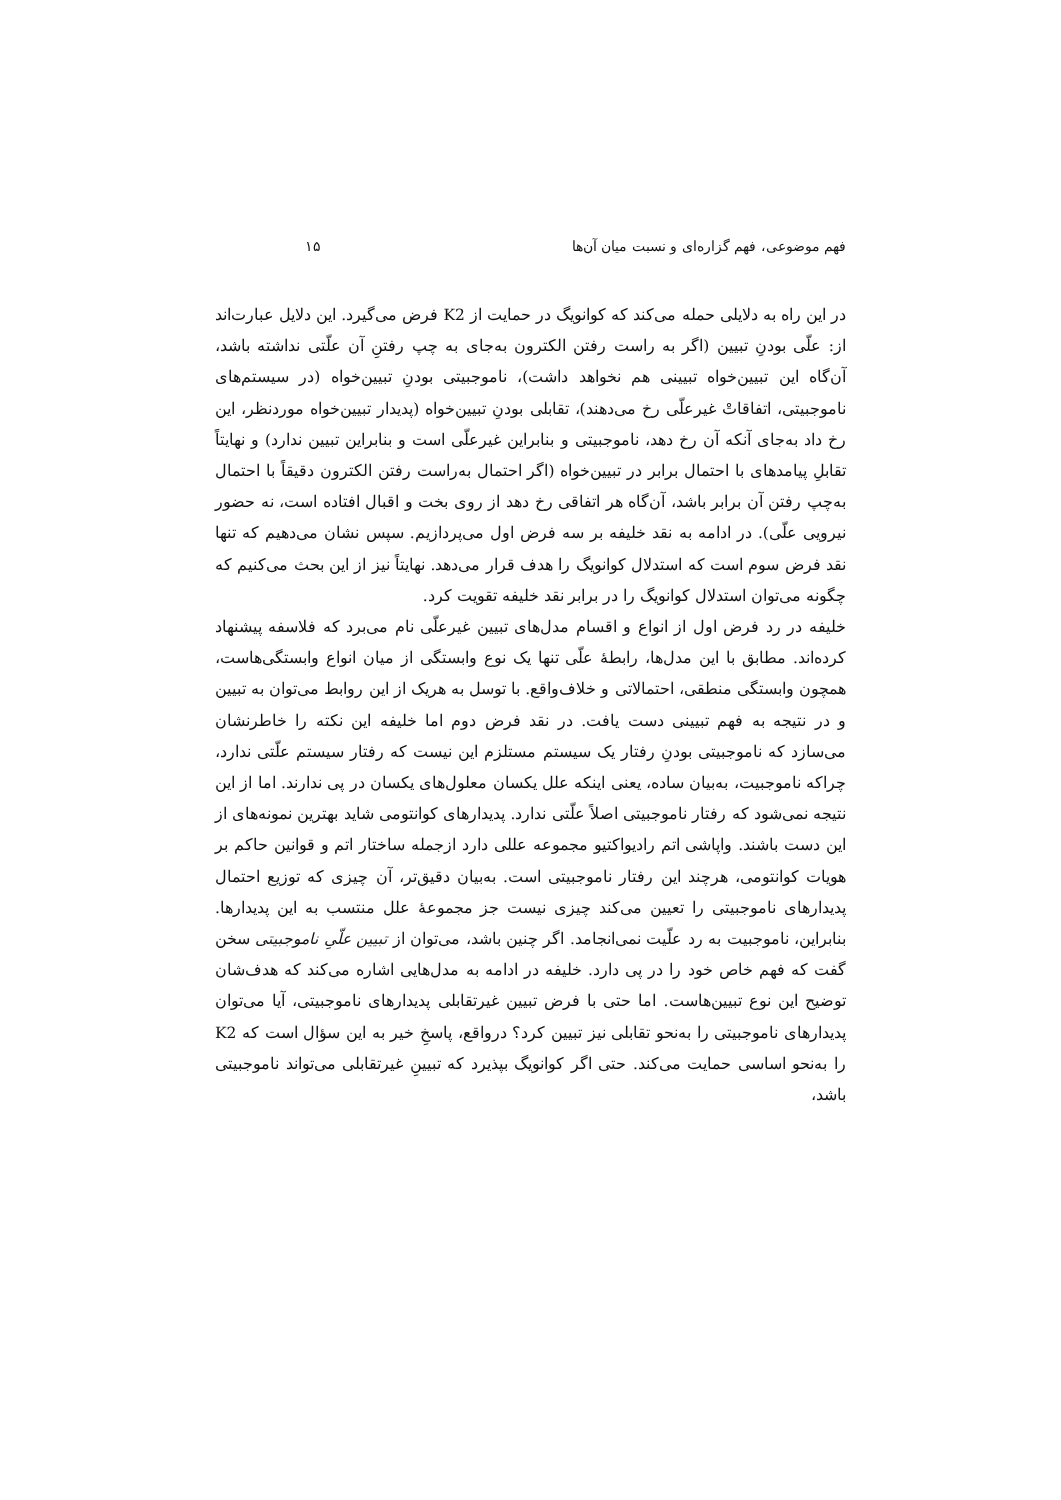فهم موضوعی، فهم گزاره‌ای و نسبت میان آن‌ها ۱۵
در این راه به دلایلی حمله می‌کند که کوانویگ در حمایت از K2 فرض می‌گیرد. این دلایل عبارت‌اند از: علّی بودنِ تبیین (اگر به راست رفتن الکترون به‌جای به چپ رفتنِ آن علّتی نداشته باشد، آن‌گاه این تبیین‌خواه تبیینی هم نخواهد داشت)، ناموجبیتی بودنِ تبیین‌خواه (در سیستم‌های ناموجبیتی، اتفاقاتْ غیرعلّی رخ می‌دهند)، تقابلی بودنِ تبیین‌خواه (پدیدار تبیین‌خواه موردنظر، این رخ داد به‌جای آنکه آن رخ دهد، ناموجبیتی و بنابراین غیرعلّی است و بنابراین تبیین ندارد) و نهایتاً تقابلِ پیامدهای با احتمال برابر در تبیین‌خواه (اگر احتمال به‌راست رفتن الکترون دقیقاً با احتمال به‌چپ رفتن آن برابر باشد، آن‌گاه هر اتفاقی رخ دهد از روی بخت و اقبال افتاده است، نه حضور نیرویی علّی). در ادامه به نقد خلیفه بر سه فرض اول می‌پردازیم. سپس نشان می‌دهیم که تنها نقد فرض سوم است که استدلال کوانویگ را هدف قرار می‌دهد. نهایتاً نیز از این بحث می‌کنیم که چگونه می‌توان استدلال کوانویگ را در برابر نقد خلیفه تقویت کرد.
خلیفه در رد فرض اول از انواع و اقسام مدل‌های تبیین غیرعلّی نام می‌برد که فلاسفه پیشنهاد کرده‌اند. مطابق با این مدل‌ها، رابطهٔ علّی تنها یک نوع وابستگی از میان انواع وابستگی‌هاست، همچون وابستگی منطقی، احتمالاتی و خلاف‌واقع. با توسل به هریک از این روابط می‌توان به تبیین و در نتیجه به فهم تبیینی دست یافت. در نقد فرض دوم اما خلیفه این نکته را خاطرنشان می‌سازد که ناموجبیتی بودنِ رفتار یک سیستم مستلزم این نیست که رفتار سیستم علّتی ندارد، چراکه ناموجبیت، به‌بیان ساده، یعنی اینکه علل یکسان معلول‌های یکسان در پی ندارند. اما از این نتیجه نمی‌شود که رفتار ناموجبیتی اصلاً علّتی ندارد. پدیدارهای کوانتومی شاید بهترین نمونه‌های از این دست باشند. واپاشی اتم رادیواکتیو مجموعه عللی دارد ازجمله ساختار اتم و قوانین حاکم بر هویات کوانتومی، هرچند این رفتار ناموجبیتی است. به‌بیان دقیق‌تر، آن چیزی که توزیع احتمال پدیدارهای ناموجبیتی را تعیین می‌کند چیزی نیست جز مجموعهٔ علل منتسب به این پدیدارها. بنابراین، ناموجبیت به رد علّیت نمی‌انجامد. اگر چنین باشد، می‌توان از تبیین علّیِ ناموجبیتی سخن گفت که فهم خاص خود را در پی دارد. خلیفه در ادامه به مدل‌هایی اشاره می‌کند که هدف‌شان توضیح این نوع تبیین‌هاست. اما حتی با فرض تبیین غیرتقابلی پدیدارهای ناموجبیتی، آیا می‌توان پدیدارهای ناموجبیتی را به‌نحو تقابلی نیز تبیین کرد؟ درواقع، پاسخِ خیر به این سؤال است که K2 را به‌نحو اساسی حمایت می‌کند. حتی اگر کوانویگ بپذیرد که تبیینِ غیرتقابلی می‌تواند ناموجبیتی باشد،